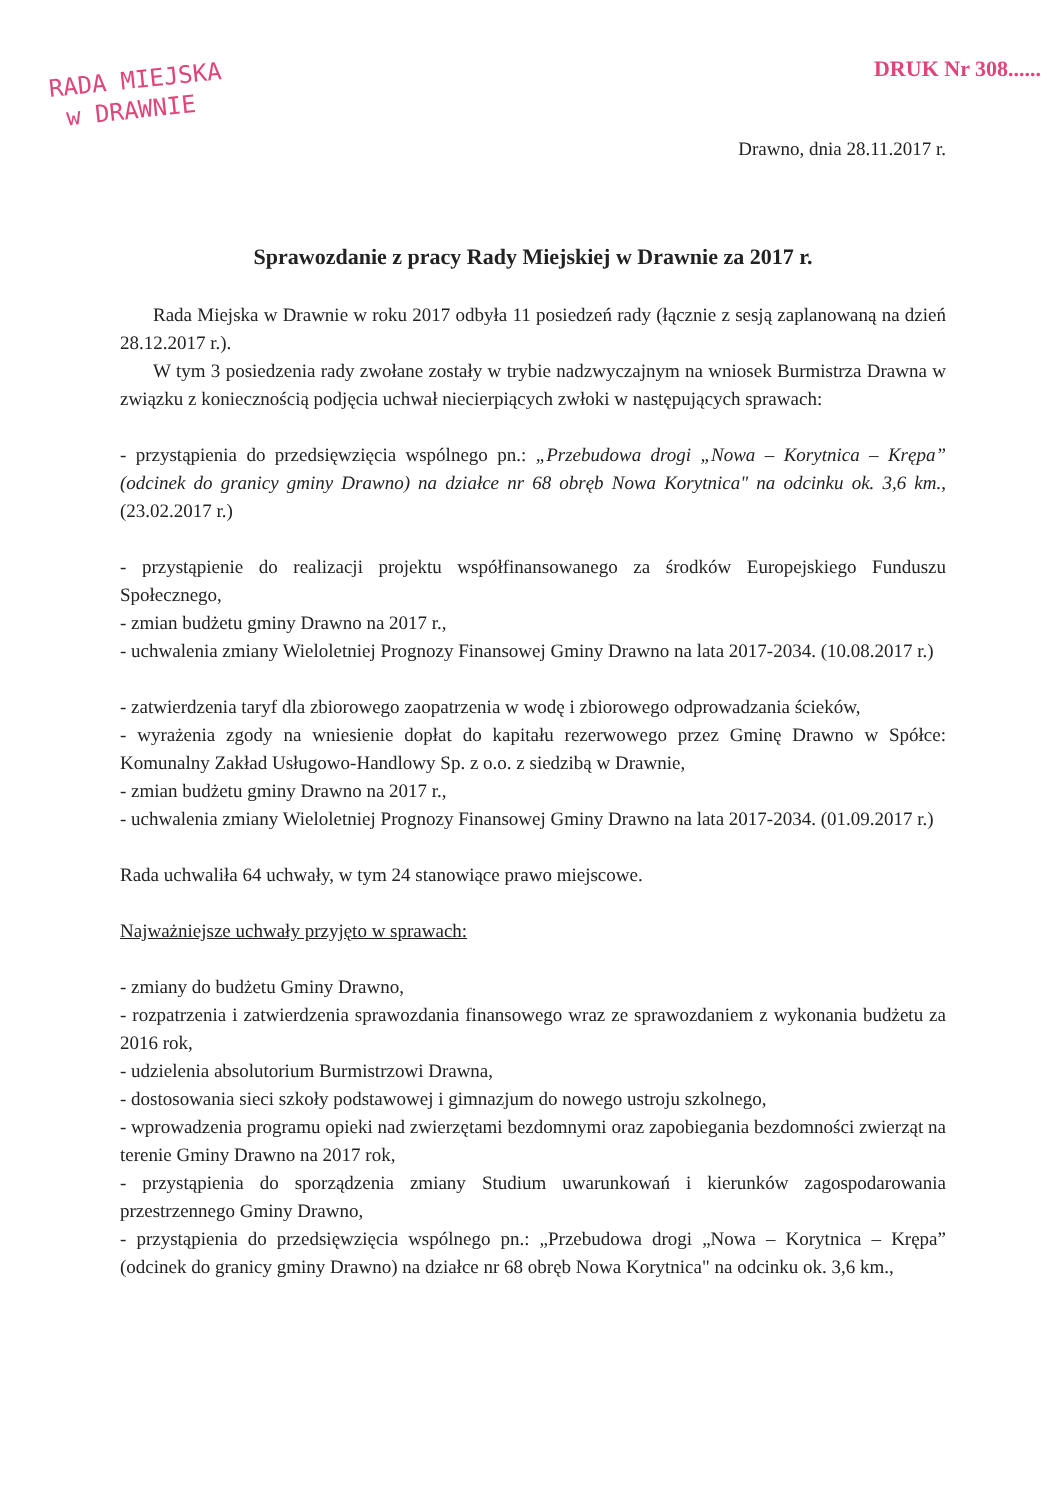RADA MIEJSKA
w DRAWNIE
DRUK Nr 308......
Drawno, dnia 28.11.2017 r.
Sprawozdanie z pracy Rady Miejskiej w Drawnie za 2017 r.
Rada Miejska w Drawnie w roku 2017 odbyła 11 posiedzeń rady (łącznie z sesją zaplanowaną na dzień 28.12.2017 r.).
W tym 3 posiedzenia rady zwołane zostały w trybie nadzwyczajnym na wniosek Burmistrza Drawna w związku z koniecznością podjęcia uchwał niecierpiących zwłoki w następujących sprawach:
- przystąpienia do przedsięwzięcia wspólnego pn.: „Przebudowa drogi „Nowa – Korytnica – Krępa” (odcinek do granicy gminy Drawno) na działce nr 68 obręb Nowa Korytnica" na odcinku ok. 3,6 km., (23.02.2017 r.)
- przystąpienie do realizacji projektu współfinansowanego za środków Europejskiego Funduszu Społecznego,
- zmian budżetu gminy Drawno na 2017 r.,
- uchwalenia zmiany Wieloletniej Prognozy Finansowej Gminy Drawno na lata 2017-2034. (10.08.2017 r.)
- zatwierdzenia taryf dla zbiorowego zaopatrzenia w wodę i zbiorowego odprowadzania ścieków,
- wyrażenia zgody na wniesienie dopłat do kapitału rezerwowego przez Gminę Drawno w Spółce: Komunalny Zakład Usługowo-Handlowy Sp. z o.o. z siedzibą w Drawnie,
- zmian budżetu gminy Drawno na 2017 r.,
- uchwalenia zmiany Wieloletniej Prognozy Finansowej Gminy Drawno na lata 2017-2034. (01.09.2017 r.)
Rada uchwaliła 64 uchwały, w tym 24 stanowiące prawo miejscowe.
Najważniejsze uchwały przyjęto w sprawach:
- zmiany do budżetu Gminy Drawno,
- rozpatrzenia i zatwierdzenia sprawozdania finansowego wraz ze sprawozdaniem z wykonania budżetu za 2016 rok,
- udzielenia absolutorium Burmistrzowi Drawna,
- dostosowania sieci szkoły podstawowej i gimnazjum do nowego ustroju szkolnego,
- wprowadzenia programu opieki nad zwierzętami bezdomnymi oraz zapobiegania bezdomności zwierząt na terenie Gminy Drawno na 2017 rok,
- przystąpienia do sporządzenia zmiany Studium uwarunkowań i kierunków zagospodarowania przestrzennego Gminy Drawno,
- przystąpienia do przedsięwzięcia wspólnego pn.: „Przebudowa drogi „Nowa – Korytnica – Krępa” (odcinek do granicy gminy Drawno) na działce nr 68 obręb Nowa Korytnica" na odcinku ok. 3,6 km.,